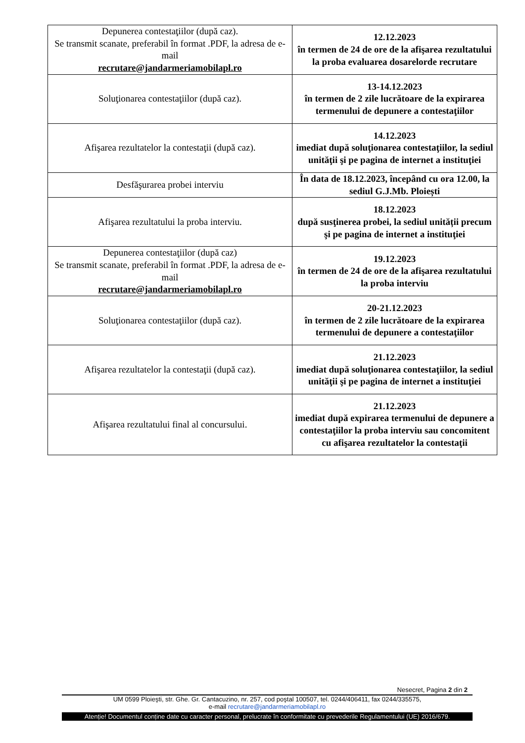| Depunerea contestaţiilor (după caz). Se transmit scanate, preferabil în format .PDF, la adresa de e-mail recrutare@jandarmeriamobilapl.ro | 12.12.2023 în termen de 24 de ore de la afişarea rezultatului la proba evaluarea dosarelorde recrutare |
| Soluţionarea contestaţiilor (după caz). | 13-14.12.2023 în termen de 2 zile lucrătoare de la expirarea termenului de depunere a contestaţiilor |
| Afişarea rezultatelor la contestaţii (după caz). | 14.12.2023 imediat după soluţionarea contestaţiilor, la sediul unităţii şi pe pagina de internet a instituţiei |
| Desfăşurarea probei interviu | În data de 18.12.2023, începând cu ora 12.00, la sediul G.J.Mb. Ploiești |
| Afişarea rezultatului la proba interviu. | 18.12.2023 după susţinerea probei, la sediul unității precum şi pe pagina de internet a instituţiei |
| Depunerea contestaţiilor (după caz) Se transmit scanate, preferabil în format .PDF, la adresa de e-mail recrutare@jandarmeriamobilapl.ro | 19.12.2023 în termen de 24 de ore de la afişarea rezultatului la proba interviu |
| Soluţionarea contestaţiilor (după caz). | 20-21.12.2023 în termen de 2 zile lucrătoare de la expirarea termenului de depunere a contestaţiilor |
| Afişarea rezultatelor la contestaţii (după caz). | 21.12.2023 imediat după soluţionarea contestaţiilor, la sediul unităţii şi pe pagina de internet a instituţiei |
| Afişarea rezultatului final al concursului. | 21.12.2023 imediat după expirarea termenului de depunere a contestaţiilor la proba interviu sau concomitent cu afişarea rezultatelor la contestaţii |
Nesecret, Pagina 2 din 2
UM 0599 Ploieşti, str. Ghe. Gr. Cantacuzino, nr. 257, cod poştal 100507, tel. 0244/406411, fax 0244/335575,
e-mail recrutare@jandarmeriamobilapl.ro
Atenție! Documentul conține date cu caracter personal, prelucrate în conformitate cu prevederile Regulamentului (UE) 2016/679.